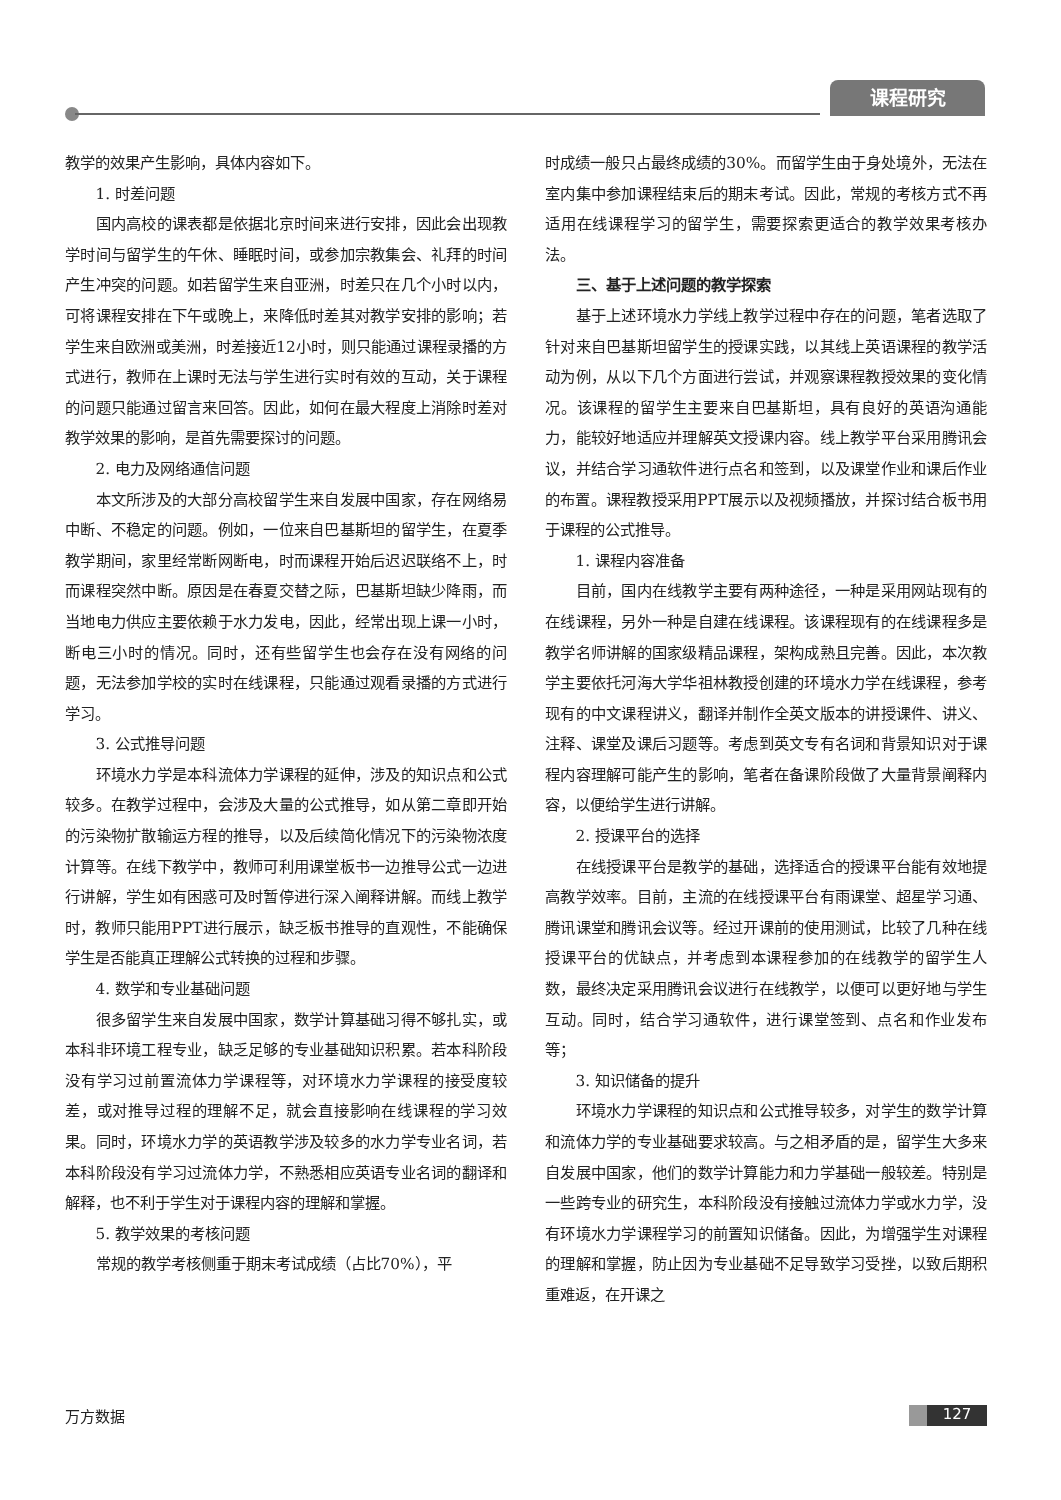课程研究
教学的效果产生影响，具体内容如下。
1. 时差问题
国内高校的课表都是依据北京时间来进行安排，因此会出现教学时间与留学生的午休、睡眠时间，或参加宗教集会、礼拜的时间产生冲突的问题。如若留学生来自亚洲，时差只在几个小时以内，可将课程安排在下午或晚上，来降低时差其对教学安排的影响；若学生来自欧洲或美洲，时差接近12小时，则只能通过课程录播的方式进行，教师在上课时无法与学生进行实时有效的互动，关于课程的问题只能通过留言来回答。因此，如何在最大程度上消除时差对教学效果的影响，是首先需要探讨的问题。
2. 电力及网络通信问题
本文所涉及的大部分高校留学生来自发展中国家，存在网络易中断、不稳定的问题。例如，一位来自巴基斯坦的留学生，在夏季教学期间，家里经常断网断电，时而课程开始后迟迟联络不上，时而课程突然中断。原因是在春夏交替之际，巴基斯坦缺少降雨，而当地电力供应主要依赖于水力发电，因此，经常出现上课一小时，断电三小时的情况。同时，还有些留学生也会存在没有网络的问题，无法参加学校的实时在线课程，只能通过观看录播的方式进行学习。
3. 公式推导问题
环境水力学是本科流体力学课程的延伸，涉及的知识点和公式较多。在教学过程中，会涉及大量的公式推导，如从第二章即开始的污染物扩散输运方程的推导，以及后续简化情况下的污染物浓度计算等。在线下教学中，教师可利用课堂板书一边推导公式一边进行讲解，学生如有困惑可及时暂停进行深入阐释讲解。而线上教学时，教师只能用PPT进行展示，缺乏板书推导的直观性，不能确保学生是否能真正理解公式转换的过程和步骤。
4. 数学和专业基础问题
很多留学生来自发展中国家，数学计算基础习得不够扎实，或本科非环境工程专业，缺乏足够的专业基础知识积累。若本科阶段没有学习过前置流体力学课程等，对环境水力学课程的接受度较差，或对推导过程的理解不足，就会直接影响在线课程的学习效果。同时，环境水力学的英语教学涉及较多的水力学专业名词，若本科阶段没有学习过流体力学，不熟悉相应英语专业名词的翻译和解释，也不利于学生对于课程内容的理解和掌握。
5. 教学效果的考核问题
常规的教学考核侧重于期末考试成绩（占比70%），平
时成绩一般只占最终成绩的30%。而留学生由于身处境外，无法在室内集中参加课程结束后的期末考试。因此，常规的考核方式不再适用在线课程学习的留学生，需要探索更适合的教学效果考核办法。
三、基于上述问题的教学探索
基于上述环境水力学线上教学过程中存在的问题，笔者选取了针对来自巴基斯坦留学生的授课实践，以其线上英语课程的教学活动为例，从以下几个方面进行尝试，并观察课程教授效果的变化情况。该课程的留学生主要来自巴基斯坦，具有良好的英语沟通能力，能较好地适应并理解英文授课内容。线上教学平台采用腾讯会议，并结合学习通软件进行点名和签到，以及课堂作业和课后作业的布置。课程教授采用PPT展示以及视频播放，并探讨结合板书用于课程的公式推导。
1. 课程内容准备
目前，国内在线教学主要有两种途径，一种是采用网站现有的在线课程，另外一种是自建在线课程。该课程现有的在线课程多是教学名师讲解的国家级精品课程，架构成熟且完善。因此，本次教学主要依托河海大学华祖林教授创建的环境水力学在线课程，参考现有的中文课程讲义，翻译并制作全英文版本的讲授课件、讲义、注释、课堂及课后习题等。考虑到英文专有名词和背景知识对于课程内容理解可能产生的影响，笔者在备课阶段做了大量背景阐释内容，以便给学生进行讲解。
2. 授课平台的选择
在线授课平台是教学的基础，选择适合的授课平台能有效地提高教学效率。目前，主流的在线授课平台有雨课堂、超星学习通、腾讯课堂和腾讯会议等。经过开课前的使用测试，比较了几种在线授课平台的优缺点，并考虑到本课程参加的在线教学的留学生人数，最终决定采用腾讯会议进行在线教学，以便可以更好地与学生互动。同时，结合学习通软件，进行课堂签到、点名和作业发布等；
3. 知识储备的提升
环境水力学课程的知识点和公式推导较多，对学生的数学计算和流体力学的专业基础要求较高。与之相矛盾的是，留学生大多来自发展中国家，他们的数学计算能力和力学基础一般较差。特别是一些跨专业的研究生，本科阶段没有接触过流体力学或水力学，没有环境水力学课程学习的前置知识储备。因此，为增强学生对课程的理解和掌握，防止因为专业基础不足导致学习受挫，以致后期积重难返，在开课之
万方数据 127